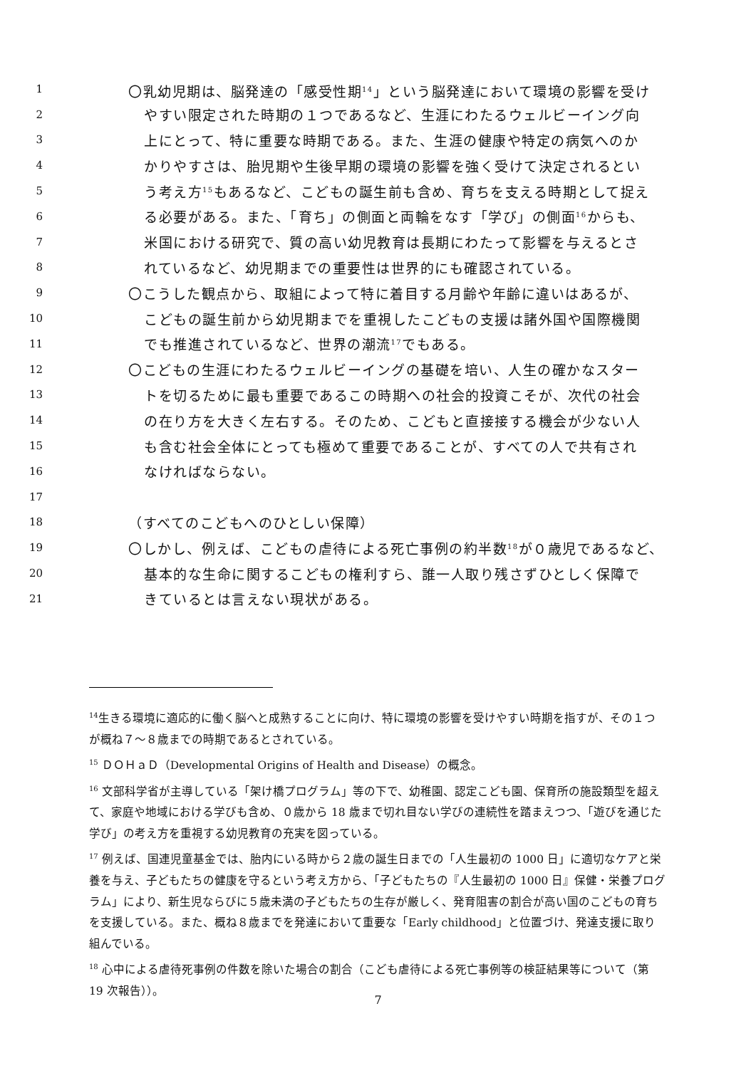1 〇乳幼児期は、脳発達の「感受性期<sup>14</sup>」という脳発達において環境の影響を受け
2 やすい限定された時期の１つであるなど、生涯にわたるウェルビーイング向
3 上にとって、特に重要な時期である。また、生涯の健康や特定の病気へのか
4 かりやすさは、胎児期や生後早期の環境の影響を強く受けて決定されるとい
5 う考え方<sup>15</sup>もあるなど、こどもの誕生前も含め、育ちを支える時期として捉え
6 る必要がある。また、「育ち」の側面と両輪をなす「学び」の側面<sup>16</sup>からも、
7 米国における研究で、質の高い幼児教育は長期にわたって影響を与えるとさ
8 れているなど、幼児期までの重要性は世界的にも確認されている。
9 〇こうした観点から、取組によって特に着目する月齢や年齢に違いはあるが、
10 こどもの誕生前から幼児期までを重視したこどもの支援は諸外国や国際機関
11 でも推進されているなど、世界の潮流<sup>17</sup>でもある。
12 〇こどもの生涯にわたるウェルビーイングの基礎を培い、人生の確かなスター
13 トを切るために最も重要であるこの時期への社会的投資こそが、次代の社会
14 の在り方を大きく左右する。そのため、こどもと直接接する機会が少ない人
15 も含む社会全体にとっても極めて重要であることが、すべての人で共有され
16 なければならない。
17
18 （すべてのこどもへのひとしい保障）
19 〇しかし、例えば、こどもの虐待による死亡事例の約半数<sup>18</sup>が０歳児であるなど、
20 基本的な生命に関するこどもの権利すら、誰一人取り残さずひとしく保障で
21 きているとは言えない現状がある。
<sup>14</sup> 生きる環境に適応的に働く脳へと成熟することに向け、特に環境の影響を受けやすい時期を指すが、その１つが概ね７～８歳までの時期であるとされている。
<sup>15</sup> ＤＯＨａＤ（Developmental Origins of Health and Disease）の概念。
<sup>16</sup> 文部科学省が主導している「架け橋プログラム」等の下で、幼稚園、認定こども園、保育所の施設類型を超えて、家庭や地域における学びも含め、０歳から 18 歳まで切れ目ない学びの連続性を踏まえつつ、「遊びを通じた学び」の考え方を重視する幼児教育の充実を図っている。
<sup>17</sup> 例えば、国連児童基金では、胎内にいる時から２歳の誕生日までの「人生最初の 1000 日」に適切なケアと栄養を与え、子どもたちの健康を守るという考え方から、「子どもたちの『人生最初の 1000 日』保健・栄養プログラム」により、新生児ならびに５歳未満の子どもたちの生存が厳しく、発育阻害の割合が高い国のこどもの育ちを支援している。また、概ね８歳までを発達において重要な「Early childhood」と位置づけ、発達支援に取り組んでいる。
<sup>18</sup> 心中による虐待死事例の件数を除いた場合の割合（こども虐待による死亡事例等の検証結果等について（第 19 次報告））。
7